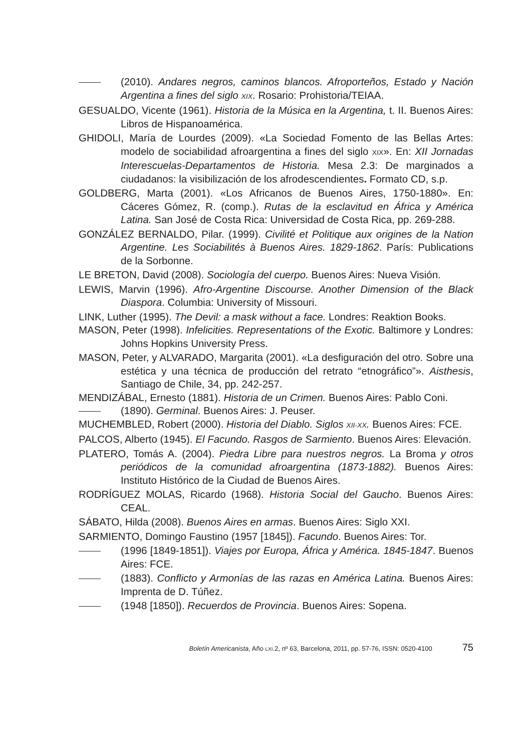(2010). Andares negros, caminos blancos. Afroporteños, Estado y Nación Argentina a fines del siglo XIX. Rosario: Prohistoria/TEIAA.
GESUALDO, Vicente (1961). Historia de la Música en la Argentina, t. II. Buenos Aires: Libros de Hispanoamérica.
GHIDOLI, María de Lourdes (2009). «La Sociedad Fomento de las Bellas Artes: modelo de sociabilidad afroargentina a fines del siglo XIX». En: XII Jornadas Interescuelas-Departamentos de Historia. Mesa 2.3: De marginados a ciudadanos: la visibilización de los afrodescendientes. Formato CD, s.p.
GOLDBERG, Marta (2001). «Los Africanos de Buenos Aires, 1750-1880». En: Cáceres Gómez, R. (comp.). Rutas de la esclavitud en África y América Latina. San José de Costa Rica: Universidad de Costa Rica, pp. 269-288.
GONZÁLEZ BERNALDO, Pilar. (1999). Civilité et Politique aux origines de la Nation Argentine. Les Sociabilités à Buenos Aires. 1829-1862. París: Publications de la Sorbonne.
LE BRETON, David (2008). Sociología del cuerpo. Buenos Aires: Nueva Visión.
LEWIS, Marvin (1996). Afro-Argentine Discourse. Another Dimension of the Black Diaspora. Columbia: University of Missouri.
LINK, Luther (1995). The Devil: a mask without a face. Londres: Reaktion Books.
MASON, Peter (1998). Infelicities. Representations of the Exotic. Baltimore y Londres: Johns Hopkins University Press.
MASON, Peter, y ALVARADO, Margarita (2001). «La desfiguración del otro. Sobre una estética y una técnica de producción del retrato “etnográfico”». Aisthesis, Santiago de Chile, 34, pp. 242-257.
MENDIZÁBAL, Ernesto (1881). Historia de un Crimen. Buenos Aires: Pablo Coni.
(1890). Germinal. Buenos Aires: J. Peuser.
MUCHEMBLED, Robert (2000). Historia del Diablo. Siglos XII-XX. Buenos Aires: FCE.
PALCOS, Alberto (1945). El Facundo. Rasgos de Sarmiento. Buenos Aires: Elevación.
PLATERO, Tomás A. (2004). Piedra Libre para nuestros negros. La Broma y otros periódicos de la comunidad afroargentina (1873-1882). Buenos Aires: Instituto Histórico de la Ciudad de Buenos Aires.
RODRÍGUEZ MOLAS, Ricardo (1968). Historia Social del Gaucho. Buenos Aires: CEAL.
SÁBATO, Hilda (2008). Buenos Aires en armas. Buenos Aires: Siglo XXI.
SARMIENTO, Domingo Faustino (1957 [1845]). Facundo. Buenos Aires: Tor.
(1996 [1849-1851]). Viajes por Europa, África y América. 1845-1847. Buenos Aires: FCE.
(1883). Conflicto y Armonías de las razas en América Latina. Buenos Aires: Imprenta de D. Túñez.
(1948 [1850]). Recuerdos de Provincia. Buenos Aires: Sopena.
Boletín Americanista, Año LXI.2, nº 63, Barcelona, 2011, pp. 57-76, ISSN: 0520-4100 75